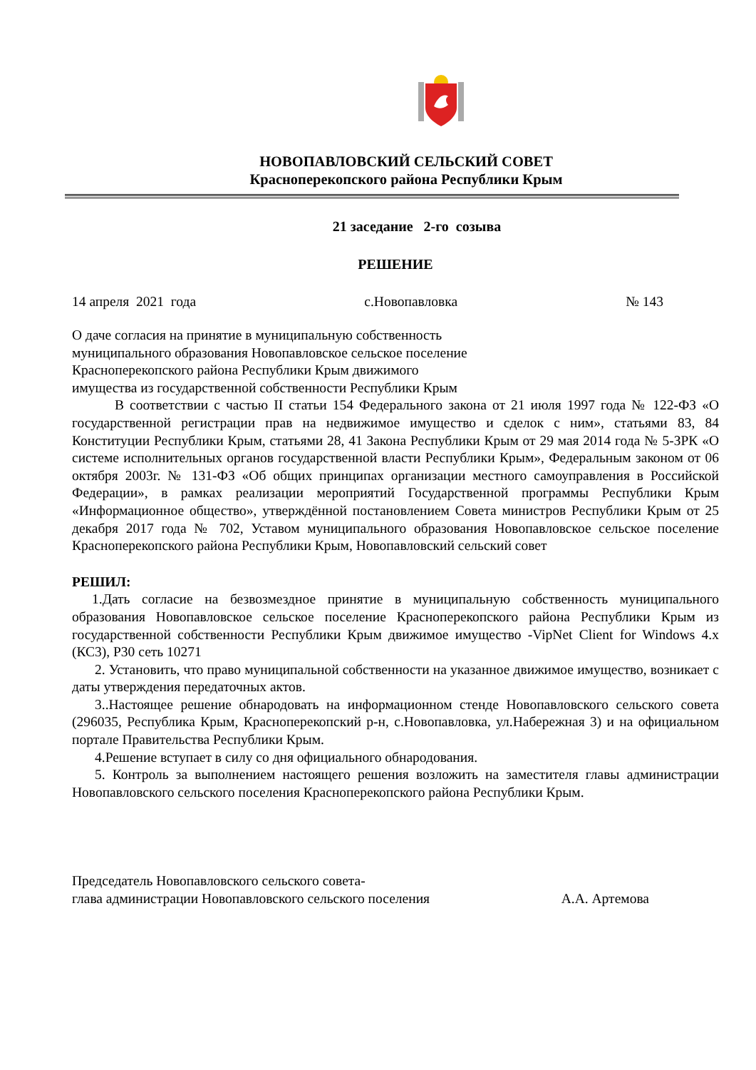НОВОПАВЛОВСКИЙ СЕЛЬСКИЙ СОВЕТ
Красноперекопского района Республики Крым
21 заседание 2-го созыва
РЕШЕНИЕ
14 апреля 2021 года с.Новопавловка № 143
О даче согласия на принятие в муниципальную собственность муниципального образования Новопавловское сельское поселение Красноперекопского района Республики Крым движимого имущества из государственной собственности Республики Крым
В соответствии с частью II статьи 154 Федерального закона от 21 июля 1997 года № 122-ФЗ «О государственной регистрации прав на недвижимое имущество и сделок с ним», статьями 83, 84 Конституции Республики Крым, статьями 28, 41 Закона Республики Крым от 29 мая 2014 года № 5-ЗРК «О системе исполнительных органов государственной власти Республики Крым», Федеральным законом от 06 октября 2003г. № 131-ФЗ «Об общих принципах организации местного самоуправления в Российской Федерации», в рамках реализации мероприятий Государственной программы Республики Крым «Информационное общество», утверждённой постановлением Совета министров Республики Крым от 25 декабря 2017 года № 702, Уставом муниципального образования Новопавловское сельское поселение Красноперекопского района Республики Крым, Новопавловский сельский совет
РЕШИЛ:
1.Дать согласие на безвозмездное принятие в муниципальную собственность муниципального образования Новопавловское сельское поселение Красноперекопского района Республики Крым из государственной собственности Республики Крым движимое имущество -VipNet Client for Windows 4.x (КС3), Р30 сеть 10271
2. Установить, что право муниципальной собственности на указанное движимое имущество, возникает с даты утверждения передаточных актов.
3..Настоящее решение обнародовать на информационном стенде Новопавловского сельского совета (296035, Республика Крым, Красноперекопский р-н, с.Новопавловка, ул.Набережная 3) и на официальном портале Правительства Республики Крым.
4.Решение вступает в силу со дня официального обнародования.
5. Контроль за выполнением настоящего решения возложить на заместителя главы администрации Новопавловского сельского поселения Красноперекопского района Республики Крым.
Председатель Новопавловского сельского совета-
глава администрации Новопавловского сельского поселения А.А. Артемова